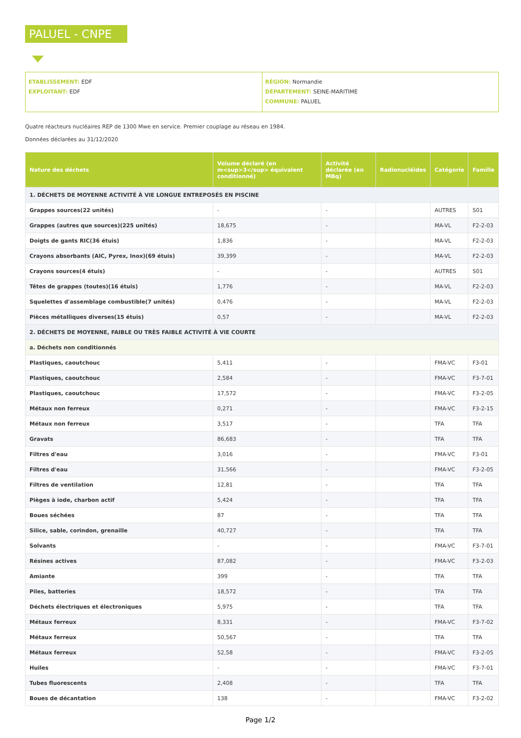PALUEL - CNPE
ETABLISSEMENT: EDF
EXPLOITANT: EDF
RÉGION: Normandie
DÉPARTEMENT: SEINE-MARITIME
COMMUNE: PALUEL
Quatre réacteurs nucléaires REP de 1300 Mwe en service. Premier couplage au réseau en 1984.
Données déclarées au 31/12/2020
| Nature des déchets | Volume déclaré (en m<sup>3</sup> équivalent conditionné) | Activité déclarée (en MBq) | Radionucléides | Catégorie | Famille |
| --- | --- | --- | --- | --- | --- |
| 1. DÉCHETS DE MOYENNE ACTIVITÉ À VIE LONGUE ENTREPOSÉS EN PISCINE | | | | | |
| Grappes sources(22 unités) | - | - | | AUTRES | S01 |
| Grappes (autres que sources)(225 unités) | 18,675 | - | | MA-VL | F2-2-03 |
| Doigts de gants RIC(36 étuis) | 1,836 | - | | MA-VL | F2-2-03 |
| Crayons absorbants (AIC, Pyrex, Inox)(69 étuis) | 39,399 | - | | MA-VL | F2-2-03 |
| Crayons sources(4 étuis) | - | - | | AUTRES | S01 |
| Têtes de grappes (toutes)(16 étuis) | 1,776 | - | | MA-VL | F2-2-03 |
| Squelettes d'assemblage combustible(7 unités) | 0,476 | - | | MA-VL | F2-2-03 |
| Pièces métalliques diverses(15 étuis) | 0,57 | - | | MA-VL | F2-2-03 |
| 2. DÉCHETS DE MOYENNE, FAIBLE OU TRÈS FAIBLE ACTIVITÉ À VIE COURTE | | | | | |
| a. Déchets non conditionnés | | | | | |
| Plastiques, caoutchouc | 5,411 | - | | FMA-VC | F3-01 |
| Plastiques, caoutchouc | 2,584 | - | | FMA-VC | F3-7-01 |
| Plastiques, caoutchouc | 17,572 | - | | FMA-VC | F3-2-05 |
| Métaux non ferreux | 0,271 | - | | FMA-VC | F3-2-15 |
| Métaux non ferreux | 3,517 | - | | TFA | TFA |
| Gravats | 86,683 | - | | TFA | TFA |
| Filtres d'eau | 3,016 | - | | FMA-VC | F3-01 |
| Filtres d'eau | 31,566 | - | | FMA-VC | F3-2-05 |
| Filtres de ventilation | 12,81 | - | | TFA | TFA |
| Pièges à iode, charbon actif | 5,424 | - | | TFA | TFA |
| Boues séchées | 87 | - | | TFA | TFA |
| Silice, sable, corindon, grenaille | 40,727 | - | | TFA | TFA |
| Solvants | - | - | | FMA-VC | F3-7-01 |
| Résines actives | 87,082 | - | | FMA-VC | F3-2-03 |
| Amiante | 399 | - | | TFA | TFA |
| Piles, batteries | 18,572 | - | | TFA | TFA |
| Déchets électriques et électroniques | 5,975 | - | | TFA | TFA |
| Métaux ferreux | 8,331 | - | | FMA-VC | F3-7-02 |
| Métaux ferreux | 50,567 | - | | TFA | TFA |
| Métaux ferreux | 52,58 | - | | FMA-VC | F3-2-05 |
| Huiles | - | - | | FMA-VC | F3-7-01 |
| Tubes fluorescents | 2,408 | - | | TFA | TFA |
| Boues de décantation | 138 | - | | FMA-VC | F3-2-02 |
Page 1/2